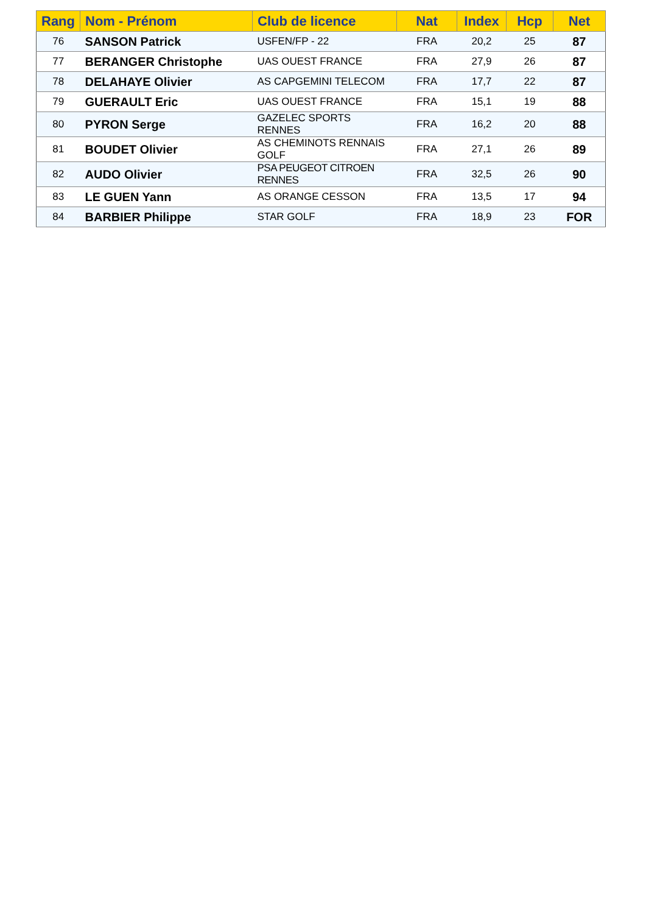| Rang | Nom - Prénom | Club de licence | Nat | Index | Hcp | Net |
| --- | --- | --- | --- | --- | --- | --- |
| 76 | SANSON Patrick | USFEN/FP - 22 | FRA | 20,2 | 25 | 87 |
| 77 | BERANGER Christophe | UAS OUEST FRANCE | FRA | 27,9 | 26 | 87 |
| 78 | DELAHAYE Olivier | AS CAPGEMINI TELECOM | FRA | 17,7 | 22 | 87 |
| 79 | GUERAULT Eric | UAS OUEST FRANCE | FRA | 15,1 | 19 | 88 |
| 80 | PYRON Serge | GAZELEC SPORTS RENNES | FRA | 16,2 | 20 | 88 |
| 81 | BOUDET Olivier | AS CHEMINOTS RENNAIS GOLF | FRA | 27,1 | 26 | 89 |
| 82 | AUDO Olivier | PSA PEUGEOT CITROEN RENNES | FRA | 32,5 | 26 | 90 |
| 83 | LE GUEN Yann | AS ORANGE CESSON | FRA | 13,5 | 17 | 94 |
| 84 | BARBIER Philippe | STAR GOLF | FRA | 18,9 | 23 | FOR |